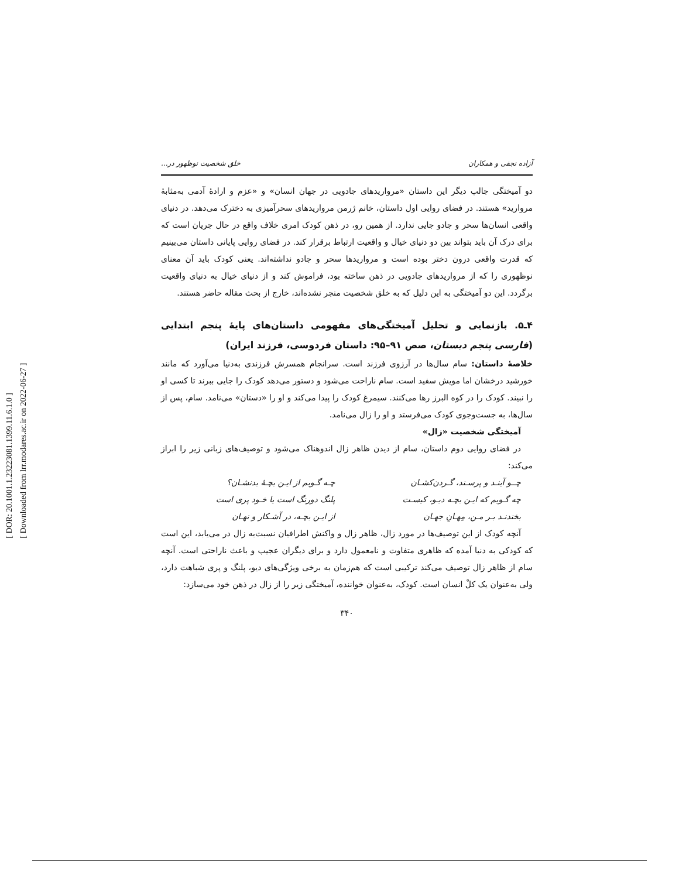[ DOR: 20.1001.1.23223081.1399.11.6.1.0 ]
[ Downloaded from lrr.modares.ac.ir on 2022-06-27 ]
آزاده نجفی و همکاران خلق شخصیت نوظهور در...
دو آمیختگی جالب دیگر این داستان «مرواریدهای جادویی در جهان انسان» و «عزم و ارادهٔ آدمی به‌مثابهٔ مروارید» هستند. در فضای روایی اول داستان، خانم ژرمن مرواریدهای سحرآمیزی به دخترک می‌دهد. در دنیای واقعی انسان‌ها سحر و جادو جایی ندارد. از همین رو، در ذهن کودک امری خلاف واقع در حال جریان است که برای درک آن باید بتواند بین دو دنیای خیال و واقعیت ارتباط برقرار کند. در فضای روایی پایانی داستان می‌بینیم که قدرت واقعی درون دختر بوده است و مرواریدها سحر و جادو نداشته‌اند. یعنی کودک باید آن معنای نوظهوری را که از مرواریدهای جادویی در ذهن ساخته بود، فراموش کند و از دنیای خیال به دنیای واقعیت برگردد. این دو آمیختگی به این دلیل که به خلق شخصیت منجر نشده‌اند، خارج از بحث مقاله حاضر هستند.
۴ـ۵. بازنمایی و تحلیل آمیختگی‌های مفهومی داستان‌های پایهٔ پنجم ابتدایی (فارسی پنجم دبستان، صص ۹۱–۹۵: داستان فردوسی، فرزند ایران)
خلاصهٔ داستان: سام سال‌ها در آرزوی فرزند است. سرانجام همسرش فرزندی به‌دنیا می‌آورد که مانند خورشید درخشان اما مویش سفید است. سام ناراحت می‌شود و دستور می‌دهد کودک را جایی ببرند تا کسی او را نبیند. کودک را در کوه البرز رها می‌کنند. سیمرغ کودک را پیدا می‌کند و او را «دستان» می‌نامد. سام، پس از سال‌ها، به جست‌وجوی کودک می‌فرستد و او را زال می‌نامد.
آمیختگی شخصیت «زال»
در فضای روایی دوم داستان، سام از دیدن ظاهر زال اندوهناک می‌شود و توصیف‌های زبانی زیر را ابراز می‌کند:
چــو آینـد و پرسـند، گـردن‌کشـان چـه گـویم از ایـن بچـهٔ بدنشـان؟ چه گـویم که ایـن بچـه دیـو، کیسـت پلنگ دورنگ است یا خـود پری است بخندنـد بـر مـن، مِهـانِ جهـان از ایـن بچـه، در آشـکار و نهـان
آنچه کودک از این توصیف‌ها در مورد زال، ظاهر زال و واکنش اطرافیان نسبت‌به زال در می‌یابد، این است که کودکی به دنیا آمده که ظاهری متفاوت و نامعمول دارد و برای دیگران عجیب و باعث ناراحتی است. آنچه سام از ظاهر زال توصیف می‌کند ترکیبی است که هم‌زمان به برخی ویژگی‌های دیو، پلنگ و پری شباهت دارد، ولی به‌عنوان یک کلْ انسان است. کودک، به‌عنوان خواننده، آمیختگی زیر را از زال در ذهن خود می‌سازد:
۳۴۰